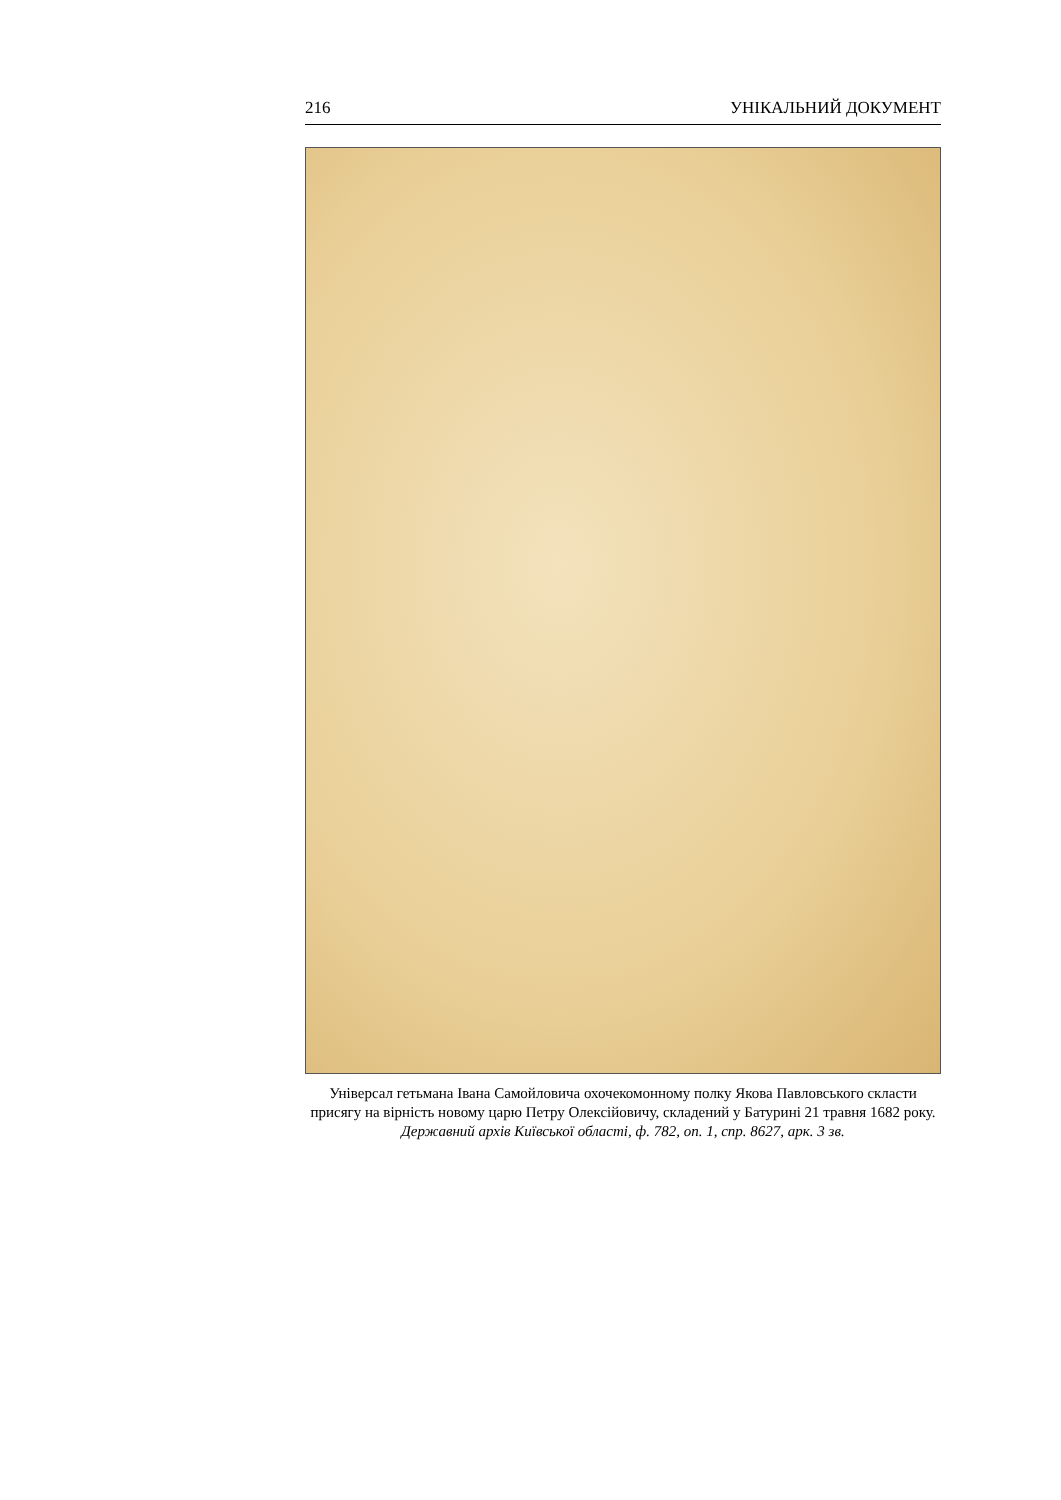216 УНІКАЛЬНИЙ ДОКУМЕНТ
Універсал гетьмана Івана Самойловича охочекомонному полку Якова Павловського скласти присягу на вірність новому царю Петру Олексійовичу, складений у Батурині 21 травня 1682 року.
Державний архів Київської області, ф. 782, оп. 1, спр. 8627, арк. 3 зв.